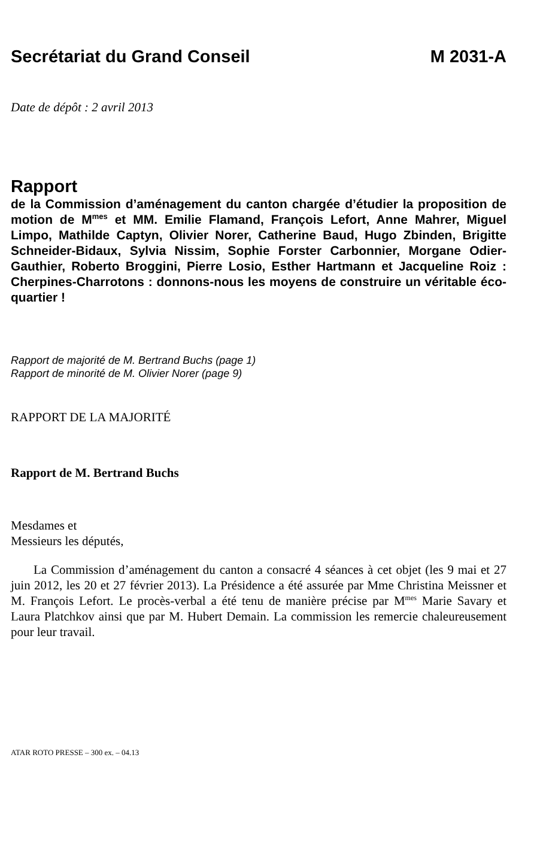Secrétariat du Grand Conseil M 2031-A
Date de dépôt : 2 avril 2013
Rapport
de la Commission d’aménagement du canton chargée d’étudier la proposition de motion de M<sup>mes</sup> et MM. Emilie Flamand, François Lefort, Anne Mahrer, Miguel Limpo, Mathilde Captyn, Olivier Norer, Catherine Baud, Hugo Zbinden, Brigitte Schneider-Bidaux, Sylvia Nissim, Sophie Forster Carbonnier, Morgane Odier-Gauthier, Roberto Broggini, Pierre Losio, Esther Hartmann et Jacqueline Roiz : Cherpines-Charrotons : donnons-nous les moyens de construire un véritable éco-quartier !
Rapport de majorité de M. Bertrand Buchs (page 1)
Rapport de minorité de M. Olivier Norer (page 9)
RAPPORT DE LA MAJORITÉ
Rapport de M. Bertrand Buchs
Mesdames et
Messieurs les députés,
La Commission d’aménagement du canton a consacré 4 séances à cet objet (les 9 mai et 27 juin 2012, les 20 et 27 février 2013). La Présidence a été assurée par Mme Christina Meissner et M. François Lefort. Le procès-verbal a été tenu de manière précise par M<sup>mes</sup> Marie Savary et Laura Platchkov ainsi que par M. Hubert Demain. La commission les remercie chaleureusement pour leur travail.
ATAR ROTO PRESSE – 300 ex. – 04.13